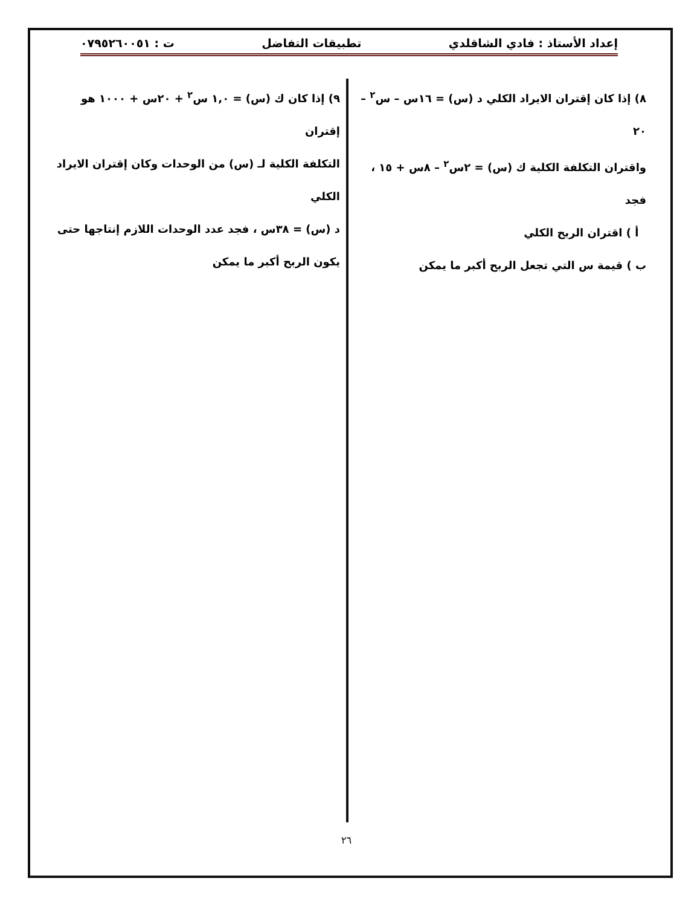إعداد الأستاذ : فادي الشاقلدي تطبيقات التفاضل ت : ٠٧٩٥٢٦٠٠٥١
٨) إذا كان إقتران الايراد الكلي د (س) = ١٦س – س<sup>٢</sup> – ٢٠
واقتران التكلفة الكلية ك (س) = ٢س<sup>٢</sup> – ٨س + ١٥ ، فجد
أ ) اقتران الربح الكلي
ب ) قيمة س التي تجعل الربح أكبر ما يمكن
٩) إذا كان ك (س) = ١,٠ س<sup>٢</sup> + ٢٠س + ١٠٠٠ هو إقتران
التكلفة الكلية لـ (س) من الوحدات وكان إقتران الايراد الكلي
د (س) = ٣٨س ، فجد عدد الوحدات اللازم إنتاجها حتى
يكون الربح أكبر ما يمكن
٢٦